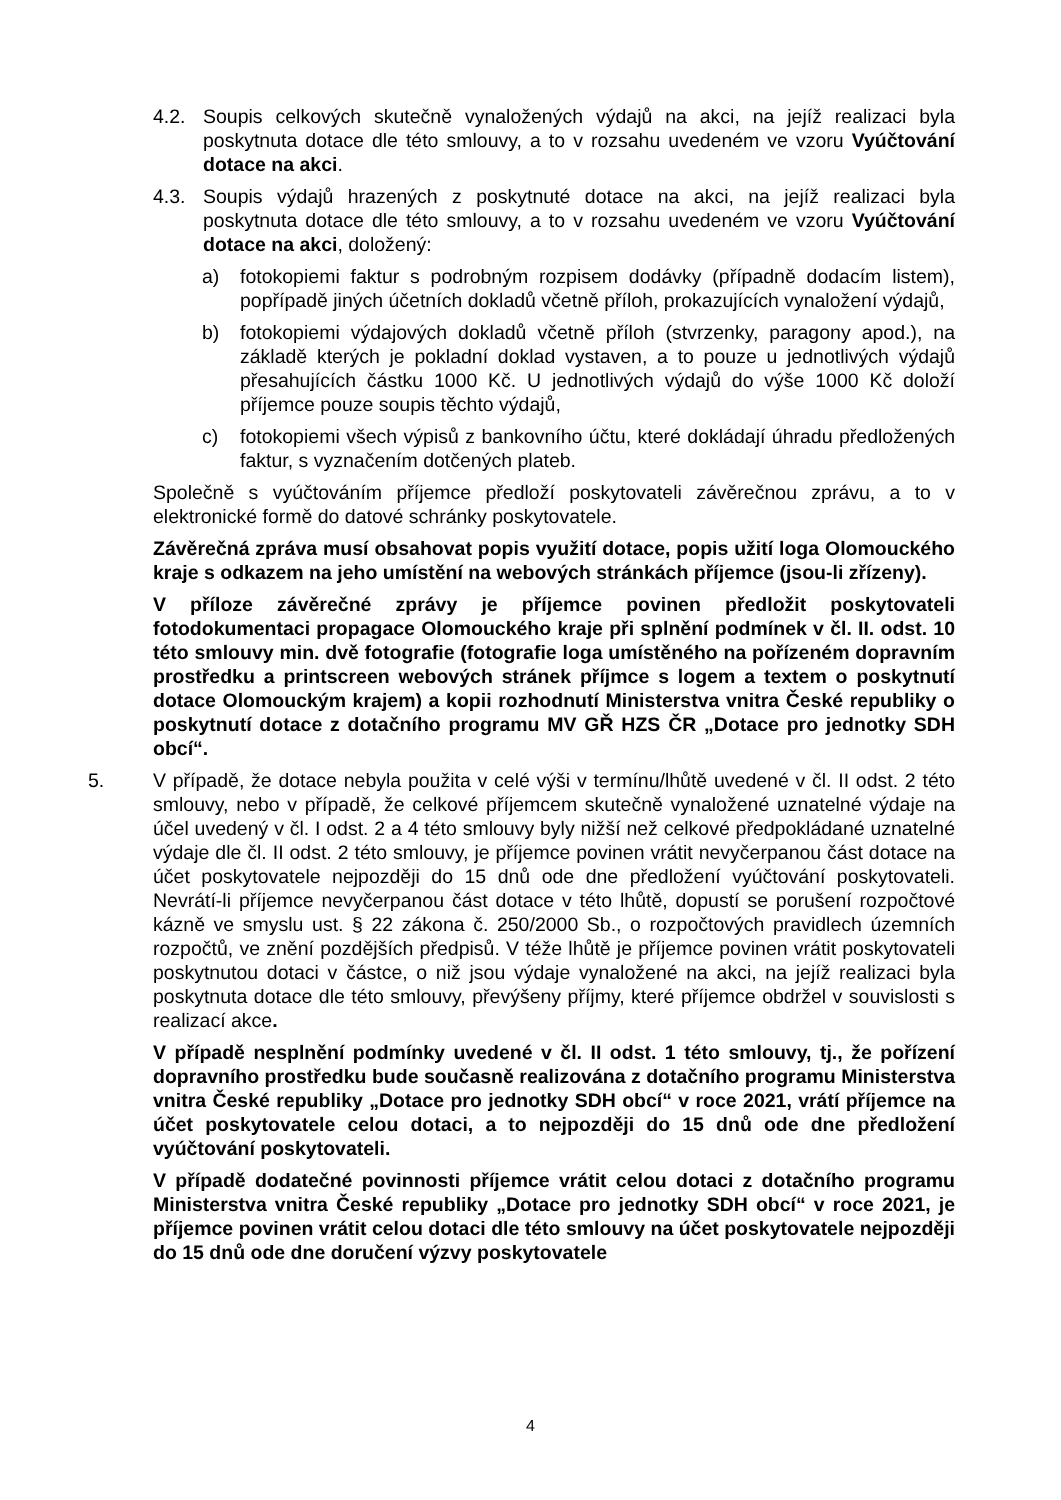4.2. Soupis celkových skutečně vynaložených výdajů na akci, na jejíž realizaci byla poskytnuta dotace dle této smlouvy, a to v rozsahu uvedeném ve vzoru Vyúčtování dotace na akci.
4.3. Soupis výdajů hrazených z poskytnuté dotace na akci, na jejíž realizaci byla poskytnuta dotace dle této smlouvy, a to v rozsahu uvedeném ve vzoru Vyúčtování dotace na akci, doložený:
a) fotokopiemi faktur s podrobným rozpisem dodávky (případně dodacím listem), popřípadě jiných účetních dokladů včetně příloh, prokazujících vynaložení výdajů,
b) fotokopiemi výdajových dokladů včetně příloh (stvrzenky, paragony apod.), na základě kterých je pokladní doklad vystaven, a to pouze u jednotlivých výdajů přesahujících částku 1000 Kč. U jednotlivých výdajů do výše 1000 Kč doloží příjemce pouze soupis těchto výdajů,
c) fotokopiemi všech výpisů z bankovního účtu, které dokládají úhradu předložených faktur, s vyznačením dotčených plateb.
Společně s vyúčtováním příjemce předloží poskytovateli závěrečnou zprávu, a to v elektronické formě do datové schránky poskytovatele.
Závěrečná zpráva musí obsahovat popis využití dotace, popis užití loga Olomouckého kraje s odkazem na jeho umístění na webových stránkách příjemce (jsou-li zřízeny).
V příloze závěrečné zprávy je příjemce povinen předložit poskytovateli fotodokumentaci propagace Olomouckého kraje při splnění podmínek v čl. II. odst. 10 této smlouvy min. dvě fotografie (fotografie loga umístěného na pořízeném dopravním prostředku a printscreen webových stránek příjmce s logem a textem o poskytnutí dotace Olomouckým krajem) a kopii rozhodnutí Ministerstva vnitra České republiky o poskytnutí dotace z dotačního programu MV GŘ HZS ČR „Dotace pro jednotky SDH obcí“.
5. V případě, že dotace nebyla použita v celé výši v termínu/lhůtě uvedené v čl. II odst. 2 této smlouvy, nebo v případě, že celkové příjemcem skutečně vynaložené uznatelné výdaje na účel uvedený v čl. I odst. 2 a 4 této smlouvy byly nižší než celkové předpokládané uznatelné výdaje dle čl. II odst. 2 této smlouvy, je příjemce povinen vrátit nevyčerpanou část dotace na účet poskytovatele nejpozději do 15 dnů ode dne předložení vyúčtování poskytovateli. Nevrátí-li příjemce nevyčerpanou část dotace v této lhůtě, dopustí se porušení rozpočtové kázně ve smyslu ust. § 22 zákona č. 250/2000 Sb., o rozpočtových pravidlech územních rozpočtů, ve znění pozdějších předpisů. V téže lhůtě je příjemce povinen vrátit poskytovateli poskytnutou dotaci v částce, o niž jsou výdaje vynaložené na akci, na jejíž realizaci byla poskytnuta dotace dle této smlouvy, převýšeny příjmy, které příjemce obdržel v souvislosti s realizací akce.
V případě nesplnění podmínky uvedené v čl. II odst. 1 této smlouvy, tj., že pořízení dopravního prostředku bude současně realizována z dotačního programu Ministerstva vnitra České republiky „Dotace pro jednotky SDH obcí“ v roce 2021, vrátí příjemce na účet poskytovatele celou dotaci, a to nejpozději do 15 dnů ode dne předložení vyúčtování poskytovateli.
V případě dodatečné povinnosti příjemce vrátit celou dotaci z dotačního programu Ministerstva vnitra České republiky „Dotace pro jednotky SDH obcí“ v roce 2021, je příjemce povinen vrátit celou dotaci dle této smlouvy na účet poskytovatele nejpozději do 15 dnů ode dne doručení výzvy poskytovatele
4